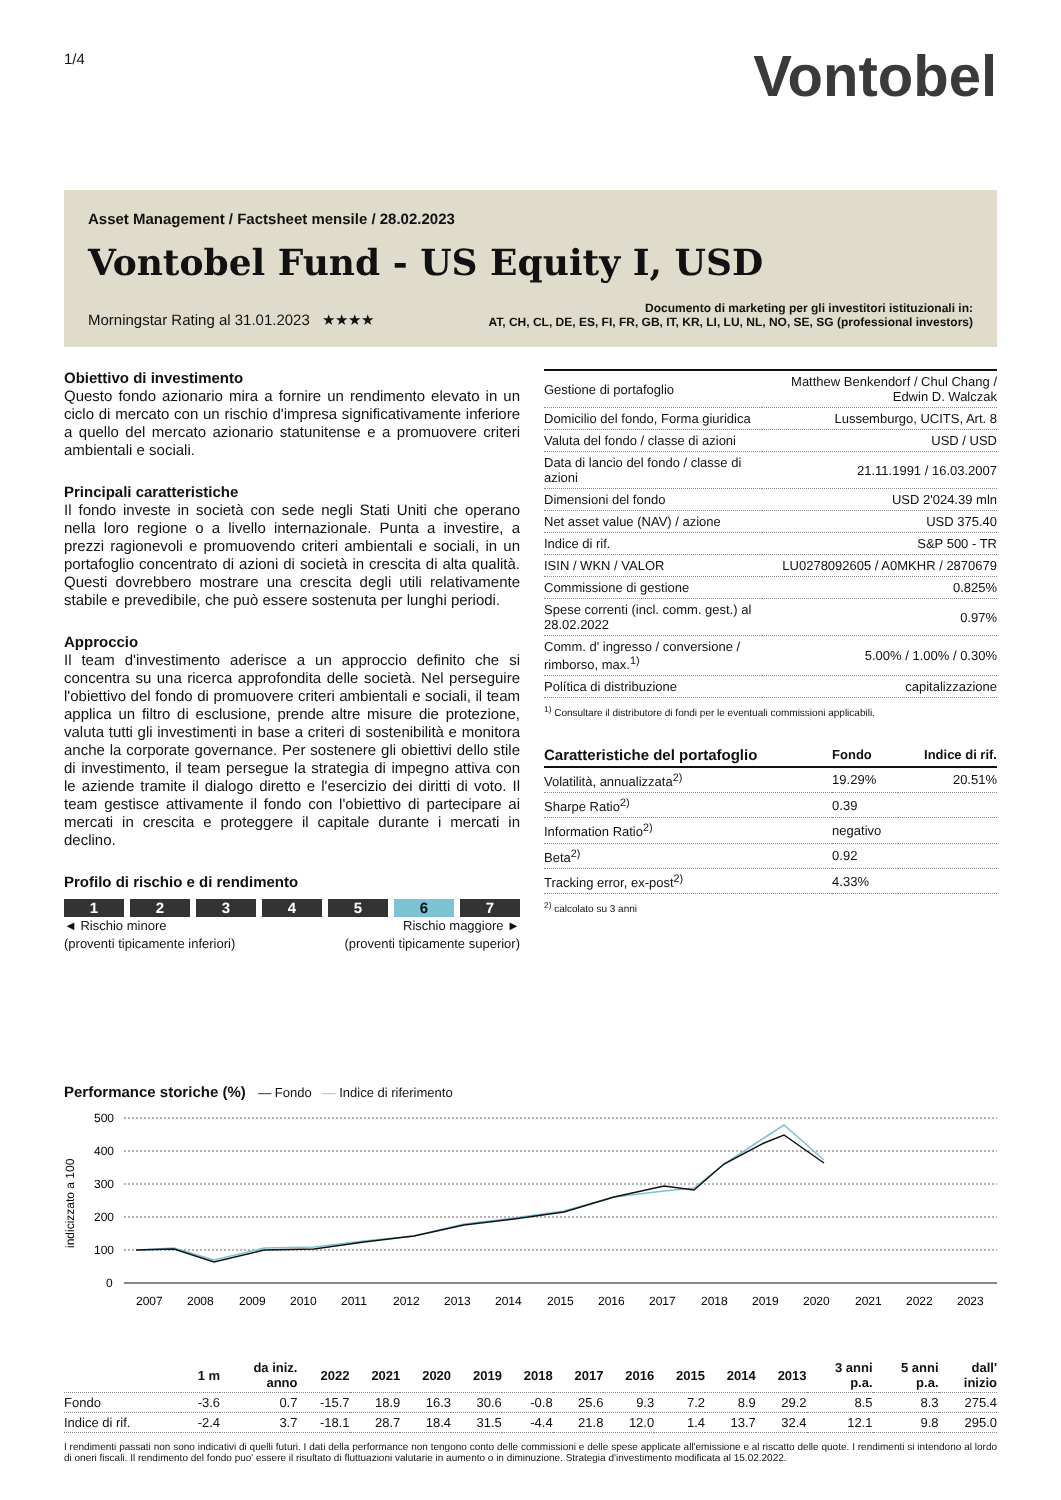1/4
Vontobel
Asset Management / Factsheet mensile / 28.02.2023
Vontobel Fund - US Equity I, USD
Morningstar Rating al 31.01.2023 ★★★★
Documento di marketing per gli investitori istituzionali in:
AT, CH, CL, DE, ES, FI, FR, GB, IT, KR, LI, LU, NL, NO, SE, SG (professional investors)
Obiettivo di investimento
Questo fondo azionario mira a fornire un rendimento elevato in un ciclo di mercato con un rischio d'impresa significativamente inferiore a quello del mercato azionario statunitense e a promuovere criteri ambientali e sociali.
Principali caratteristiche
Il fondo investe in società con sede negli Stati Uniti che operano nella loro regione o a livello internazionale. Punta a investire, a prezzi ragionevoli e promuovendo criteri ambientali e sociali, in un portafoglio concentrato di azioni di società in crescita di alta qualità. Questi dovrebbero mostrare una crescita degli utili relativamente stabile e prevedibile, che può essere sostenuta per lunghi periodi.
Approccio
Il team d'investimento aderisce a un approccio definito che si concentra su una ricerca approfondita delle società. Nel perseguire l'obiettivo del fondo di promuovere criteri ambientali e sociali, il team applica un filtro di esclusione, prende altre misure die protezione, valuta tutti gli investimenti in base a criteri di sostenibilità e monitora anche la corporate governance. Per sostenere gli obiettivi dello stile di investimento, il team persegue la strategia di impegno attiva con le aziende tramite il dialogo diretto e l'esercizio dei diritti di voto. Il team gestisce attivamente il fondo con l'obiettivo di partecipare ai mercati in crescita e proteggere il capitale durante i mercati in declino.
Profilo di rischio e di rendimento
1 2 3 4 5 6 7
◄ Rischio minore
(proventi tipicamente inferiori)
Rischio maggiore ►
(proventi tipicamente superior)
| Gestione di portafoglio | Matthew Benkendorf / Chul Chang / Edwin D. Walczak |
| Domicilio del fondo, Forma giuridica | Lussemburgo, UCITS, Art. 8 |
| Valuta del fondo / classe di azioni | USD / USD |
| Data di lancio del fondo / classe di azioni | 21.11.1991 / 16.03.2007 |
| Dimensioni del fondo | USD 2'024.39 mln |
| Net asset value (NAV) / azione | USD 375.40 |
| Indice di rif. | S&P 500 - TR |
| ISIN / WKN / VALOR | LU0278092605 / A0MKHR / 2870679 |
| Commissione di gestione | 0.825% |
| Spese correnti (incl. comm. gest.) al 28.02.2022 | 0.97% |
| Comm. d' ingresso / conversione / rimborso, max.<sup>1)</sup> | 5.00% / 1.00% / 0.30% |
| Política di distribuzione | capitalizzazione |
<sup>1)</sup> Consultare il distributore di fondi per le eventuali commissioni applicabili.
| Caratteristiche del portafoglio | Fondo | Indice di rif. |
| Volatilità, annualizzata<sup>2)</sup> | 19.29% | 20.51% |
| Sharpe Ratio<sup>2)</sup> | 0.39 | |
| Information Ratio<sup>2)</sup> | negativo | |
| Beta<sup>2)</sup> | 0.92 | |
| Tracking error, ex-post<sup>2)</sup> | 4.33% | |
<sup>2)</sup> calcolato su 3 anni
Performance storiche (%) — Fondo — Indice di riferimento
500
400
300
200
100
0
2007
2008
2009
2010
2011
2012
2013
2014
2015
2016
2017
2018
2019
2020
2021
2022
2023
indicizzato a 100
| | 1 m | da iniz. anno | 2022 | 2021 | 2020 | 2019 | 2018 | 2017 | 2016 | 2015 | 2014 | 2013 | 3 anni p.a. | 5 anni p.a. | dall' inizio |
| --- | --- | --- | --- | --- | --- | --- | --- | --- | --- | --- | --- | --- | --- | --- | --- |
| Fondo | -3.6 | 0.7 | -15.7 | 18.9 | 16.3 | 30.6 | -0.8 | 25.6 | 9.3 | 7.2 | 8.9 | 29.2 | 8.5 | 8.3 | 275.4 |
| Indice di rif. | -2.4 | 3.7 | -18.1 | 28.7 | 18.4 | 31.5 | -4.4 | 21.8 | 12.0 | 1.4 | 13.7 | 32.4 | 12.1 | 9.8 | 295.0 |
I rendimenti passati non sono indicativi di quelli futuri. I dati della performance non tengono conto delle commissioni e delle spese applicate all'emissione e al riscatto delle quote. I rendimenti si intendono al lordo di oneri fiscali. Il rendimento del fondo puo' essere il risultato di fluttuazioni valutarie in aumento o in diminuzione. Strategia d'investimento modificata al 15.02.2022.